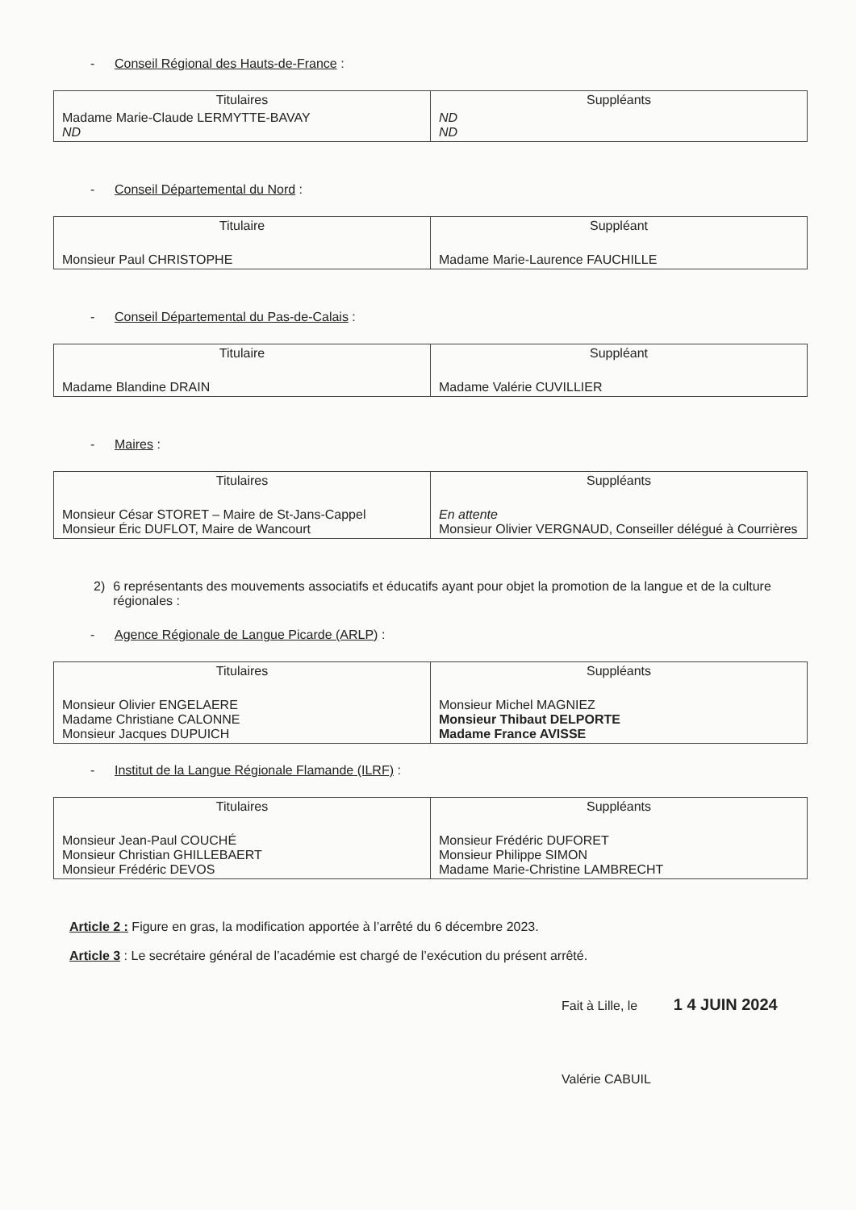- Conseil Régional des Hauts-de-France :
| Titulaires | Suppléants |
| --- | --- |
| Madame Marie-Claude LERMYTTE-BAVAY ND | ND ND |
- Conseil Départemental du Nord :
| Titulaire | Suppléant |
| --- | --- |
| Monsieur Paul CHRISTOPHE | Madame Marie-Laurence FAUCHILLE |
- Conseil Départemental du Pas-de-Calais :
| Titulaire | Suppléant |
| --- | --- |
| Madame Blandine DRAIN | Madame Valérie CUVILLIER |
- Maires :
| Titulaires | Suppléants |
| --- | --- |
| Monsieur César STORET – Maire de St-Jans-Cappel Monsieur Éric DUFLOT, Maire de Wancourt | En attente Monsieur Olivier VERGNAUD, Conseiller délégué à Courrières |
2) 6 représentants des mouvements associatifs et éducatifs ayant pour objet la promotion de la langue et de la culture régionales :
- Agence Régionale de Langue Picarde (ARLP) :
| Titulaires | Suppléants |
| --- | --- |
| Monsieur Olivier ENGELAERE Madame Christiane CALONNE Monsieur Jacques DUPUICH | Monsieur Michel MAGNIEZ Monsieur Thibaut DELPORTE Madame France AVISSE |
- Institut de la Langue Régionale Flamande (ILRF) :
| Titulaires | Suppléants |
| --- | --- |
| Monsieur Jean-Paul COUCHÉ Monsieur Christian GHILLEBAERT Monsieur Frédéric DEVOS | Monsieur Frédéric DUFORET Monsieur Philippe SIMON Madame Marie-Christine LAMBRECHT |
Article 2 : Figure en gras, la modification apportée à l’arrêté du 6 décembre 2023.
Article 3 : Le secrétaire général de l’académie est chargé de l’exécution du présent arrêté.
Fait à Lille, le 1 4 JUIN 2024
Valérie CABUIL